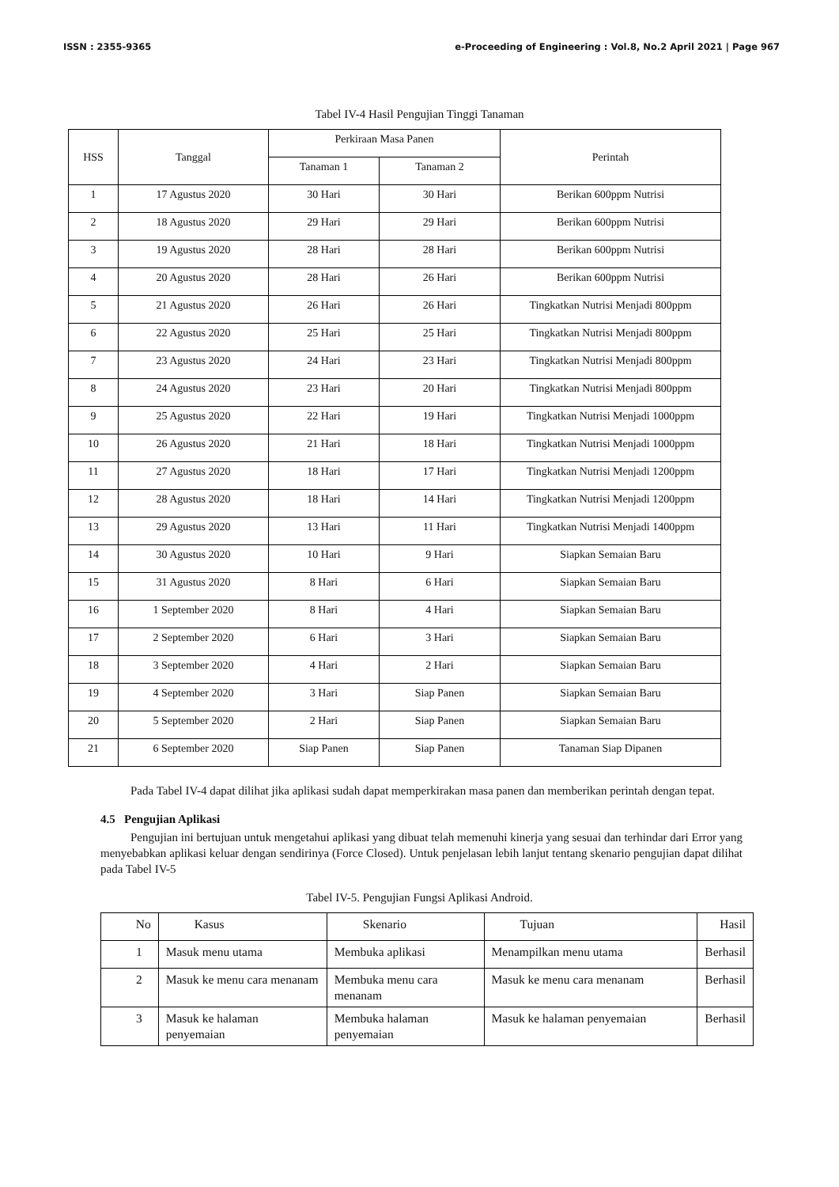ISSN : 2355-9365 e-Proceeding of Engineering : Vol.8, No.2 April 2021 | Page 967
Tabel IV-4 Hasil Pengujian Tinggi Tanaman
| HSS | Tanggal | Perkiraan Masa Panen | | Perintah |
| --- | --- | --- | --- | --- |
| | | Tanaman 1 | Tanaman 2 | |
| 1 | 17 Agustus 2020 | 30 Hari | 30 Hari | Berikan 600ppm Nutrisi |
| 2 | 18 Agustus 2020 | 29 Hari | 29 Hari | Berikan 600ppm Nutrisi |
| 3 | 19 Agustus 2020 | 28 Hari | 28 Hari | Berikan 600ppm Nutrisi |
| 4 | 20 Agustus 2020 | 28 Hari | 26 Hari | Berikan 600ppm Nutrisi |
| 5 | 21 Agustus 2020 | 26 Hari | 26 Hari | Tingkatkan Nutrisi Menjadi 800ppm |
| 6 | 22 Agustus 2020 | 25 Hari | 25 Hari | Tingkatkan Nutrisi Menjadi 800ppm |
| 7 | 23 Agustus 2020 | 24 Hari | 23 Hari | Tingkatkan Nutrisi Menjadi 800ppm |
| 8 | 24 Agustus 2020 | 23 Hari | 20 Hari | Tingkatkan Nutrisi Menjadi 800ppm |
| 9 | 25 Agustus 2020 | 22 Hari | 19 Hari | Tingkatkan Nutrisi Menjadi 1000ppm |
| 10 | 26 Agustus 2020 | 21 Hari | 18 Hari | Tingkatkan Nutrisi Menjadi 1000ppm |
| 11 | 27 Agustus 2020 | 18 Hari | 17 Hari | Tingkatkan Nutrisi Menjadi 1200ppm |
| 12 | 28 Agustus 2020 | 18 Hari | 14 Hari | Tingkatkan Nutrisi Menjadi 1200ppm |
| 13 | 29 Agustus 2020 | 13 Hari | 11 Hari | Tingkatkan Nutrisi Menjadi 1400ppm |
| 14 | 30 Agustus 2020 | 10 Hari | 9 Hari | Siapkan Semaian Baru |
| 15 | 31 Agustus 2020 | 8 Hari | 6 Hari | Siapkan Semaian Baru |
| 16 | 1 September 2020 | 8 Hari | 4 Hari | Siapkan Semaian Baru |
| 17 | 2 September 2020 | 6 Hari | 3 Hari | Siapkan Semaian Baru |
| 18 | 3 September 2020 | 4 Hari | 2 Hari | Siapkan Semaian Baru |
| 19 | 4 September 2020 | 3 Hari | Siap Panen | Siapkan Semaian Baru |
| 20 | 5 September 2020 | 2 Hari | Siap Panen | Siapkan Semaian Baru |
| 21 | 6 September 2020 | Siap Panen | Siap Panen | Tanaman Siap Dipanen |
Pada Tabel IV-4 dapat dilihat jika aplikasi sudah dapat memperkirakan masa panen dan memberikan perintah dengan tepat.
4.5 Pengujian Aplikasi
Pengujian ini bertujuan untuk mengetahui aplikasi yang dibuat telah memenuhi kinerja yang sesuai dan terhindar dari Error yang menyebabkan aplikasi keluar dengan sendirinya (Force Closed). Untuk penjelasan lebih lanjut tentang skenario pengujian dapat dilihat pada Tabel IV-5
Tabel IV-5. Pengujian Fungsi Aplikasi Android.
| No | Kasus | Skenario | Tujuan | Hasil |
| --- | --- | --- | --- | --- |
| 1 | Masuk menu utama | Membuka aplikasi | Menampilkan menu utama | Berhasil |
| 2 | Masuk ke menu cara menanam | Membuka menu cara menanam | Masuk ke menu cara menanam | Berhasil |
| 3 | Masuk ke halaman penyemaian | Membuka halaman penyemaian | Masuk ke halaman penyemaian | Berhasil |